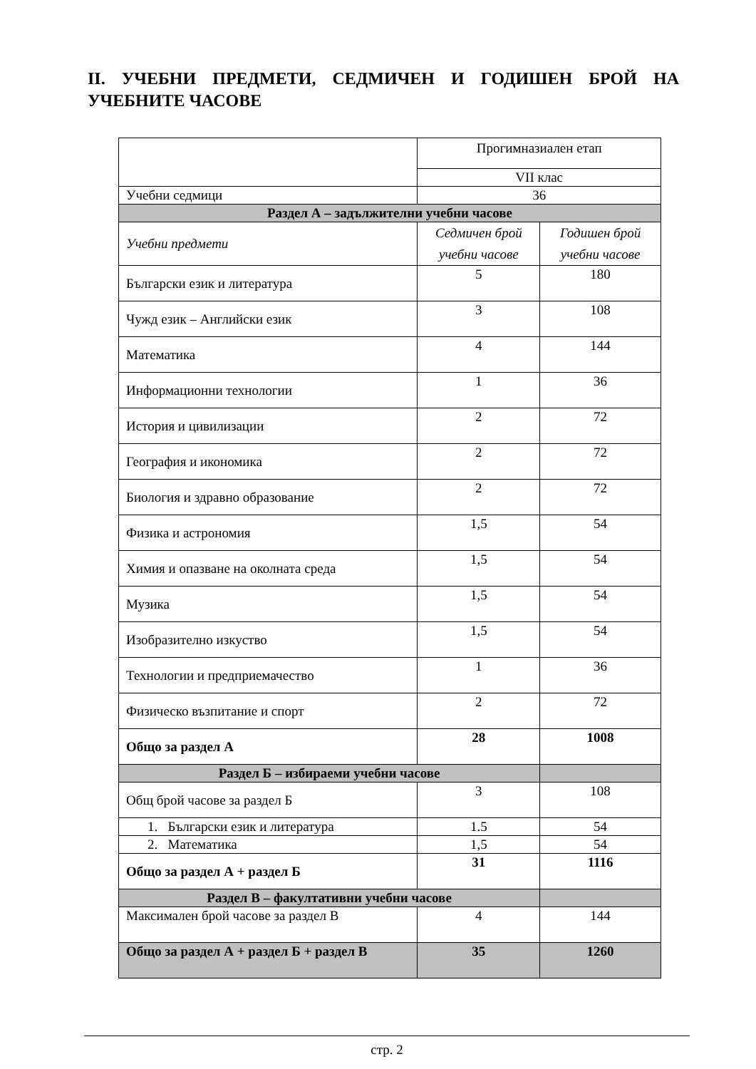II. УЧЕБНИ ПРЕДМЕТИ, СЕДМИЧЕН И ГОДИШЕН БРОЙ НА УЧЕБНИТЕ ЧАСОВЕ
| | Прогимназиален етап | |
| | VII клас | |
| Учебни седмици | 36 | |
| Раздел А – задължителни учебни часове | | |
| Учебни предмети | Седмичен брой учебни часове | Годишен брой учебни часове |
| Български език и литература | 5 | 180 |
| Чужд език – Английски език | 3 | 108 |
| Математика | 4 | 144 |
| Информационни технологии | 1 | 36 |
| История и цивилизации | 2 | 72 |
| География и икономика | 2 | 72 |
| Биология и здравно образование | 2 | 72 |
| Физика и астрономия | 1,5 | 54 |
| Химия и опазване на околната среда | 1,5 | 54 |
| Музика | 1,5 | 54 |
| Изобразително изкуство | 1,5 | 54 |
| Технологии и предприемачество | 1 | 36 |
| Физическо възпитание и спорт | 2 | 72 |
| Общо за раздел А | 28 | 1008 |
| Раздел Б – избираеми учебни часове | | |
| Общ брой часове за раздел Б | 3 | 108 |
| 1. Български език и литература | 1.5 | 54 |
| 2. Математика | 1,5 | 54 |
| Общо за раздел А + раздел Б | 31 | 1116 |
| Раздел В – факултативни учебни часове | | |
| Максимален брой часове за раздел В | 4 | 144 |
| Общо за раздел А + раздел Б + раздел В | 35 | 1260 |
стр. 2